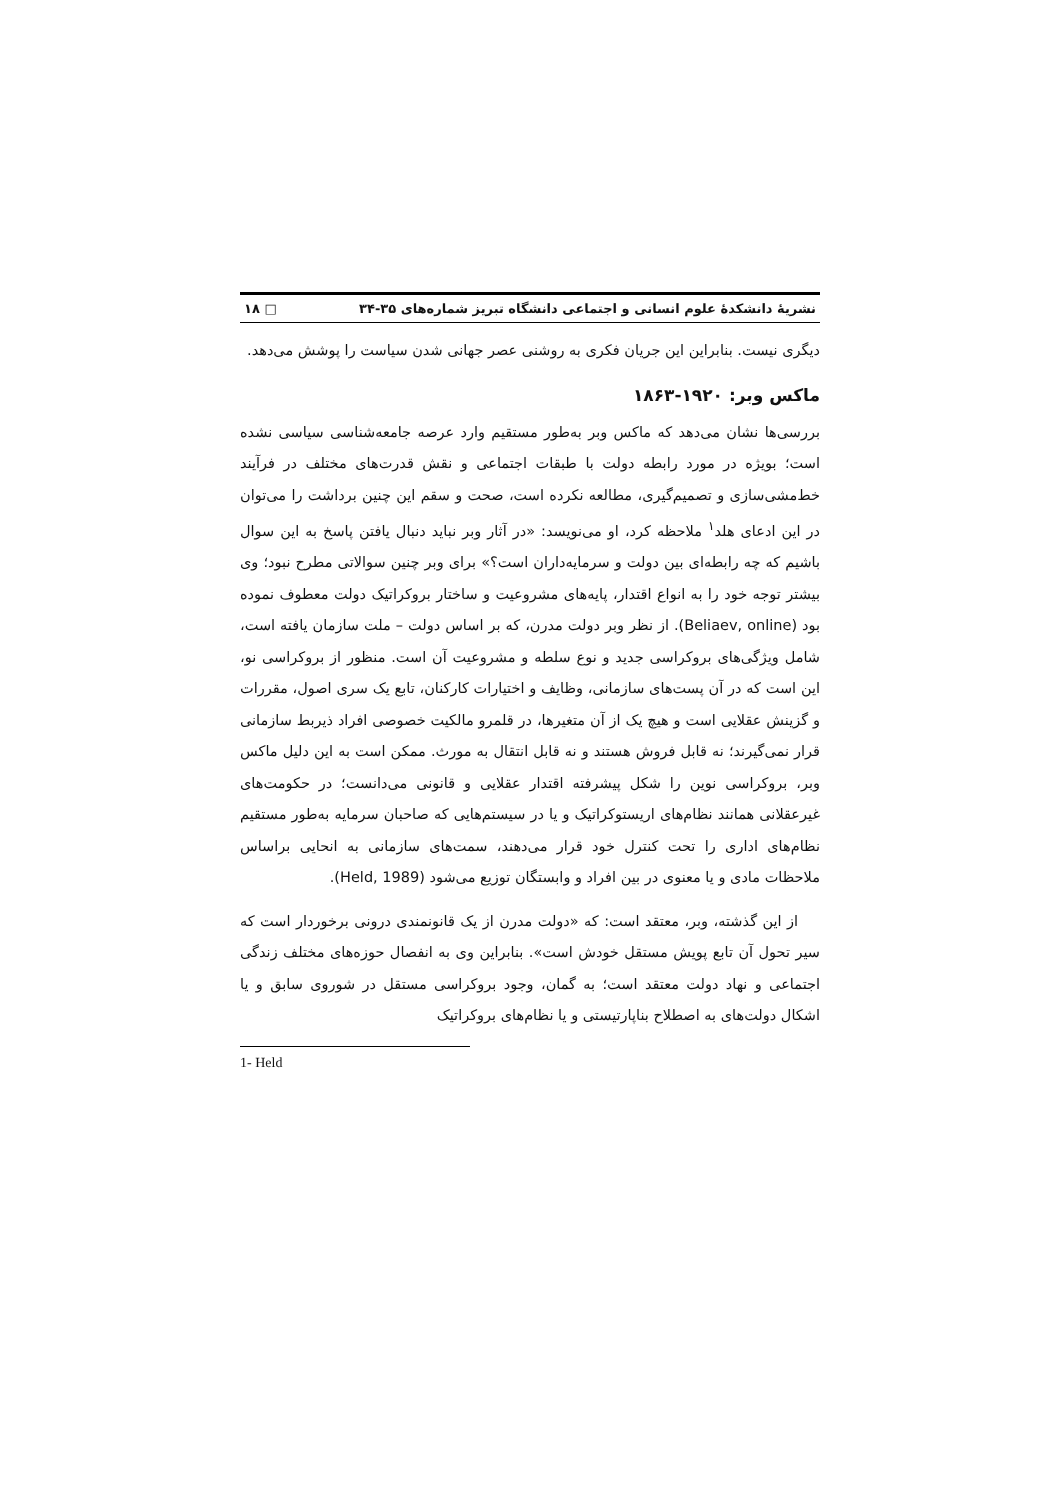نشریهٔ دانشکدهٔ علوم انسانی و اجتماعی دانشگاه تبریز شماره‌های ۳۵-۳۴ □ ۱۸
دیگری نیست. بنابراین این جریان فکری به روشنی عصر جهانی شدن سیاست را پوشش می‌دهد.
ماکس وبر: ۱۹۲۰-۱۸۶۳
بررسی‌ها نشان می‌دهد که ماکس وبر به‌طور مستقیم وارد عرصه جامعه‌شناسی سیاسی نشده است؛ بویژه در مورد رابطه دولت با طبقات اجتماعی و نقش قدرت‌های مختلف در فرآیند خط‌مشی‌سازی و تصمیم‌گیری، مطالعه نکرده است، صحت و سقم این چنین برداشت را می‌توان در این ادعای هلد<sup>۱</sup> ملاحظه کرد، او می‌نویسد: «در آثار وبر نباید دنبال یافتن پاسخ به این سوال باشیم که چه رابطه‌ای بین دولت و سرمایه‌داران است؟» برای وبر چنین سوالاتی مطرح نبود؛ وی بیشتر توجه خود را به انواع اقتدار، پایه‌های مشروعیت و ساختار بروکراتیک دولت معطوف نموده بود (Beliaev, online). از نظر وبر دولت مدرن، که بر اساس دولت – ملت سازمان یافته است، شامل ویژگی‌های بروکراسی جدید و نوع سلطه و مشروعیت آن است. منظور از بروکراسی نو، این است که در آن پست‌های سازمانی، وظایف و اختیارات کارکنان، تابع یک سری اصول، مقررات و گزینش عقلایی است و هیچ یک از آن متغیرها، در قلمرو مالکیت خصوصی افراد ذیربط سازمانی قرار نمی‌گیرند؛ نه قابل فروش هستند و نه قابل انتقال به مورث. ممکن است به این دلیل ماکس وبر، بروکراسی نوین را شکل پیشرفته اقتدار عقلایی و قانونی می‌دانست؛ در حکومت‌های غیرعقلانی همانند نظام‌های اریستوکراتیک و یا در سیستم‌هایی که صاحبان سرمایه به‌طور مستقیم نظام‌های اداری را تحت کنترل خود قرار می‌دهند، سمت‌های سازمانی به انحایی براساس ملاحظات مادی و یا معنوی در بین افراد و وابستگان توزیع می‌شود (Held, 1989).
از این گذشته، وبر، معتقد است: که «دولت مدرن از یک قانونمندی درونی برخوردار است که سیر تحول آن تابع پویش مستقل خودش است». بنابراین وی به انفصال حوزه‌های مختلف زندگی اجتماعی و نهاد دولت معتقد است؛ به گمان، وجود بروکراسی مستقل در شوروی سابق و یا اشکال دولت‌های به اصطلاح بناپارتیستی و یا نظام‌های بروکراتیک
1- Held